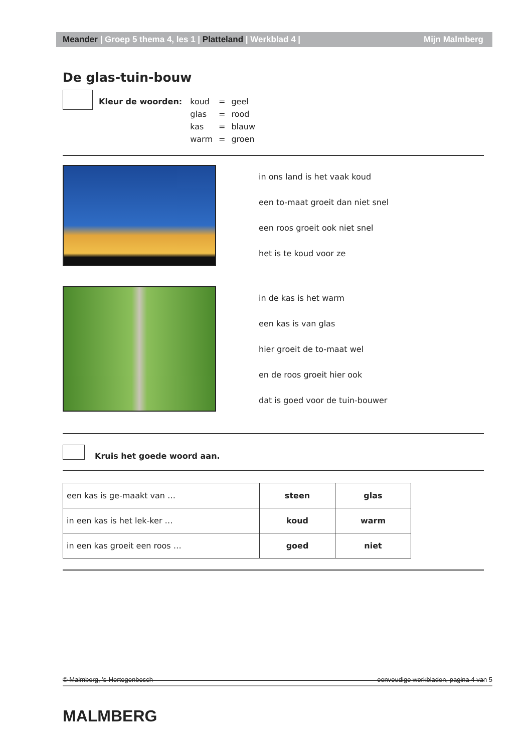Meander | Groep 5 thema 4, les 1 | Platteland | Werkblad 4 |
Mijn Malmberg
De glas-tuin-bouw
Kleur de woorden:
| koud | = | geel |
| glas | = | rood |
| kas | = | blauw |
| warm | = | groen |
in ons land is het vaak koud
een to-maat groeit dan niet snel
een roos groeit ook niet snel
het is te koud voor ze
in de kas is het warm
een kas is van glas
hier groeit de to-maat wel
en de roos groeit hier ook
dat is goed voor de tuin-bouwer
Kruis het goede woord aan.
| een kas is ge-maakt van … | steen | glas |
| in een kas is het lek-ker … | koud | warm |
| in een kas groeit een roos … | goed | niet |
© Malmberg, ’s-Hertogenbosch eenvoudige werkbladen, pagina 4 van 5
MALMBERG